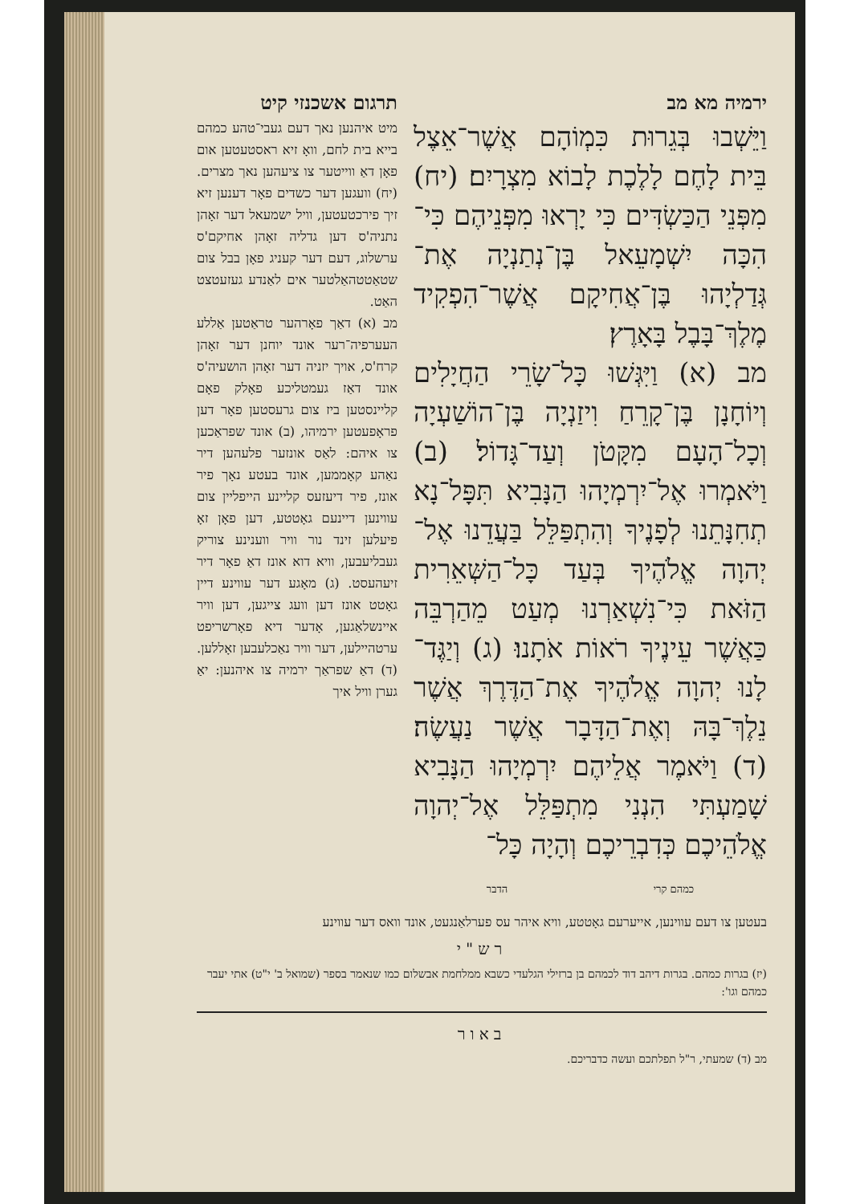ירמיה מא מב
וַיֵּשְׁבוּ בְּגֵרוּת כִּמְוֹהָם אֲשֶׁר־אֵצֶל בֵּית לָחֶם לָלֶכֶת לָבוֹא מִצְרָיִם׃ (יח) מִפְּנֵי הַכַּשְׂדִּים כִּי יָרְאוּ מִפְּנֵיהֶם כִּי־הִכָּה יִשְׁמָעֵאל בֶּן־נְתַנְיָה אֶת־גְּדַלְיָהוּ בֶּן־אֲחִיקָם אֲשֶׁר־הִפְקִיד מֶלֶךְ־בָּבֶל בָּאָרֶץ׃
מב (א) וַיִּגְּשׁוּ כָּל־שָׂרֵי הַחֲיָלִים וְיוֹחָנָן בֶּן־קָרֵחַ וִיזַנְיָה בֶּן־הוֹשַׁעְיָה וְכָל־הָעָם מִקָּטֹן וְעַד־גָּדוֹל׃ (ב) וַיֹּאמְרוּ אֶל־יִרְמְיָהוּ הַנָּבִיא תִּפָּל־נָא תְחִנָּתֵנוּ לְפָנֶיךָ וְהִתְפַּלֵּל בַּעֲדֵנוּ אֶל־יְהוָה אֱלֹהֶיךָ בְּעַד כָּל־הַשְּׁאֵרִית הַזֹּאת כִּי־נִשְׁאַרְנוּ מְעַט מֵהַרְבֵּה כַּאֲשֶׁר עֵינֶיךָ רֹאוֹת אֹתָנוּ׃ (ג) וְיַגֶּד־לָנוּ יְהוָה אֱלֹהֶיךָ אֶת־הַדֶּרֶךְ אֲשֶׁר נֵלֶךְ־בָּהּ וְאֶת־הַדָּבָר אֲשֶׁר נַעֲשֶׂה׃ (ד) וַיֹּאמֶר אֲלֵיהֶם יִרְמְיָהוּ הַנָּבִיא שָׁמַעְתִּי הִנְנִי מִתְפַּלֵּל אֶל־יְהוָה אֱלֹהֵיכֶם כְּדִבְרֵיכֶם וְהָיָה כָּל־
כמהם קרי הדבר
תרגום אשכנזי קיט
מיט איהנען נאך דעם געבי־טהע כמהם בייא בית לחם, וואָ זיא ראסטעטען אום פאָן דאַ ווייטער צו ציעהען נאך מצרים. (יח) וועגען דער כשדים פאָר דענען זיא זיך פירכטעטען, וויל ישמעאל דער זאָהן נתניה'ס דען גדליה זאָהן אחיקם'ס ערשלוג, דעם דער קעניג פאָן בבל צום שטאַטטהאַלטער אים לאַנדע געזעטצט האַט.
מב (א) דאַך פאָרהער טראַטען אַללע העערפיה־רער אונד יוחנן דער זאָהן קרח'ס, אויך יזניה דער זאָהן הושעיה'ס אונד דאַז געמטליכע פאָלק פאָם קליינסטען ביז צום גרעסטען פאָר דען פראָפעטען ירמיהו, (ב) אונד שפראַכען צו איהם: לאַס אונזער פלעהען דיר נאַהע קאָממען, אונד בעטע נאָך פיר אונז, פיר דיעזעס קליינע הייפליין צום עווינען דיינעם גאָטטע, דען פאָן זאָ פיעלען זינד נור וויר ווענינע צוריק געבליעבען, וויא דוא אונז דאַ פאָר דיר זיעהעסט. (ג) מאָגע דער עווינע דיין גאָטט אונז דען וועג צייגען, דען וויר איינשלאַגען, אָדער דיא פאָרשריפט ערטהיילען, דער וויר נאַכלעבען זאָללען. (ד) דאַ שפראַך ירמיה צו איהנען: יאַ גערן וויל איך
בעטען צו דעם עווינען, אייערעם גאָטטע, וויא איהר עס פערלאַנגעט, אונד וואס דער עווינע
רש"י
(יז) בגרות כמהם. בגרות דיהב דוד לכמהם בן ברזילי הגלעדי כשבא ממלחמת אבשלום כמו שנאמר בספר (שמואל ב' י"ט) אתי יעבר כמהם וגו':
באור
מב (ד) שמעתי, ר"ל תפלתכם ועשה כדבריכם.